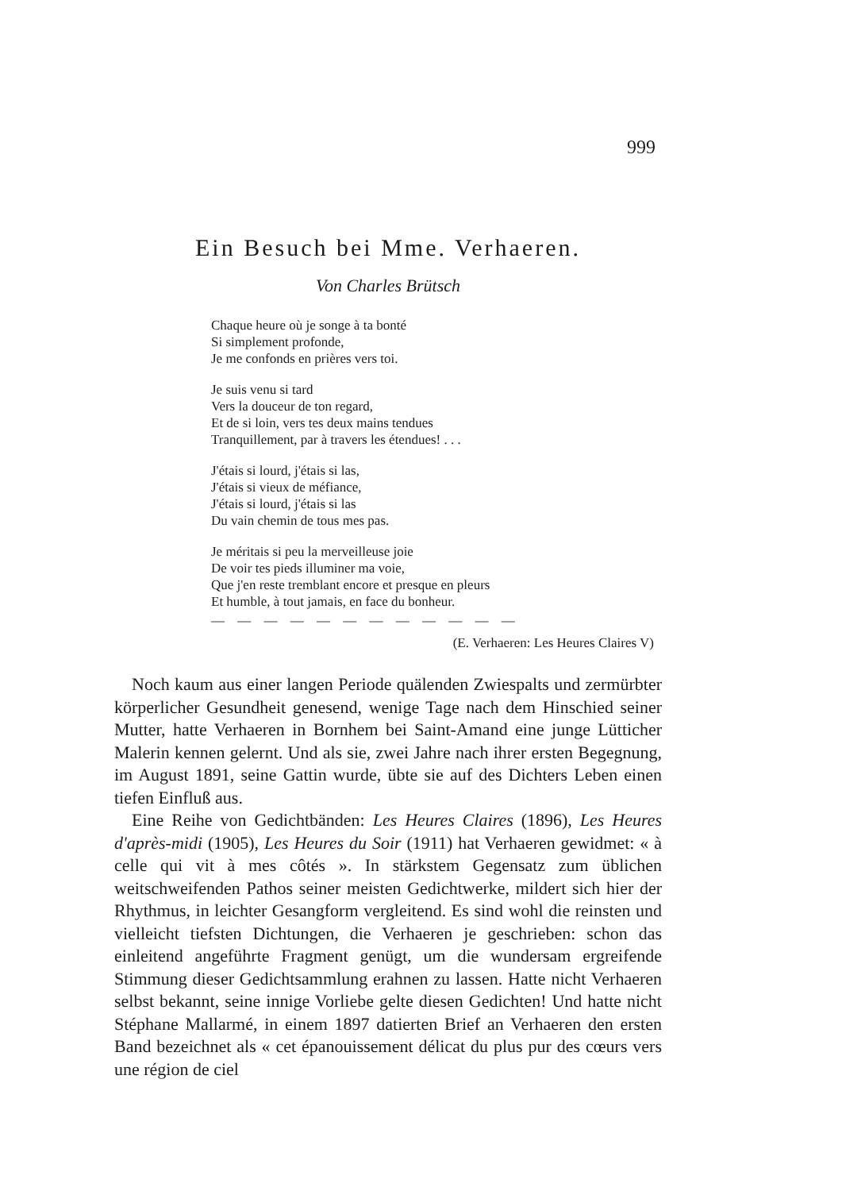999
Ein Besuch bei Mme. Verhaeren.
Von Charles Brütsch
Chaque heure où je songe à ta bonté
Si simplement profonde,
Je me confonds en prières vers toi.
Je suis venu si tard
Vers la douceur de ton regard,
Et de si loin, vers tes deux mains tendues
Tranquillement, par à travers les étendues! . . .
J'étais si lourd, j'étais si las,
J'étais si vieux de méfiance,
J'étais si lourd, j'étais si las
Du vain chemin de tous mes pas.
Je méritais si peu la merveilleuse joie
De voir tes pieds illuminer ma voie,
Que j'en reste tremblant encore et presque en pleurs
Et humble, à tout jamais, en face du bonheur.
— — — — — — — — — — — —
(E. Verhaeren: Les Heures Claires V)
Noch kaum aus einer langen Periode quälenden Zwiespalts und zermürbter körperlicher Gesundheit genesend, wenige Tage nach dem Hinschied seiner Mutter, hatte Verhaeren in Bornhem bei Saint-Amand eine junge Lütticher Malerin kennen gelernt. Und als sie, zwei Jahre nach ihrer ersten Begegnung, im August 1891, seine Gattin wurde, übte sie auf des Dichters Leben einen tiefen Einfluß aus.
Eine Reihe von Gedichtbänden: Les Heures Claires (1896), Les Heures d'après-midi (1905), Les Heures du Soir (1911) hat Verhaeren gewidmet: « à celle qui vit à mes côtés ». In stärkstem Gegensatz zum üblichen weitschweifenden Pathos seiner meisten Gedichtwerke, mildert sich hier der Rhythmus, in leichter Gesangform vergleitend. Es sind wohl die reinsten und vielleicht tiefsten Dichtungen, die Verhaeren je geschrieben: schon das einleitend angeführte Fragment genügt, um die wundersam ergreifende Stimmung dieser Gedichtsammlung erahnen zu lassen. Hatte nicht Verhaeren selbst bekannt, seine innige Vorliebe gelte diesen Gedichten! Und hatte nicht Stéphane Mallarmé, in einem 1897 datierten Brief an Verhaeren den ersten Band bezeichnet als « cet épanouissement délicat du plus pur des cœurs vers une région de ciel